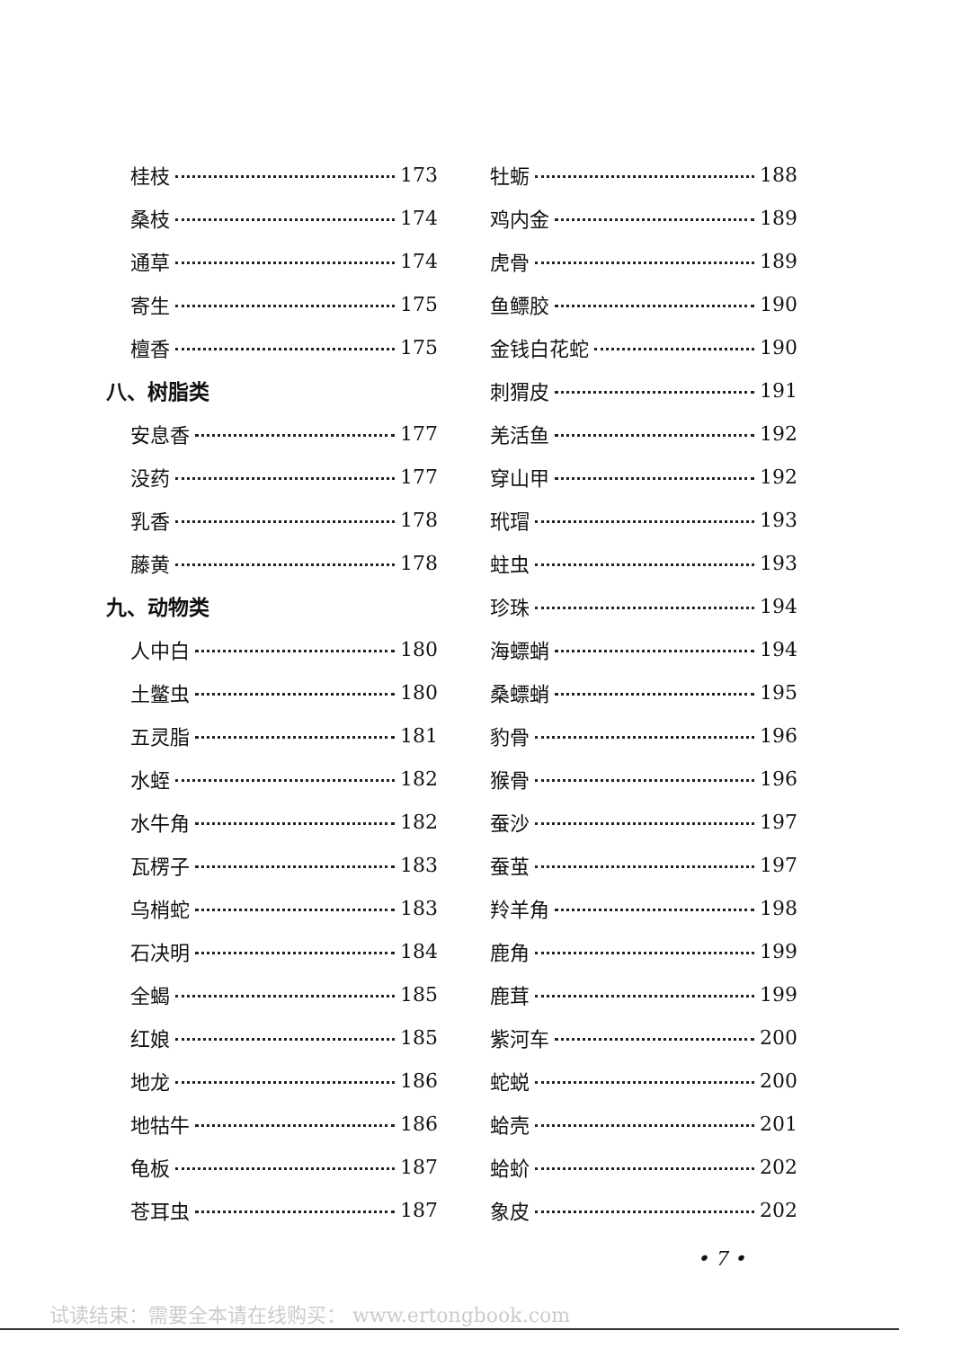桂枝 173
桑枝 174
通草 174
寄生 175
檀香 175
八、树脂类
安息香 177
没药 177
乳香 178
藤黄 178
九、动物类
人中白 180
土鳖虫 180
五灵脂 181
水蛭 182
水牛角 182
瓦楞子 183
乌梢蛇 183
石决明 184
全蝎 185
红娘 185
地龙 186
地牯牛 186
龟板 187
苍耳虫 187
牡蛎 188
鸡内金 189
虎骨 189
鱼鳔胶 190
金钱白花蛇 190
刺猬皮 191
羌活鱼 192
穿山甲 192
玳瑁 193
蛀虫 193
珍珠 194
海螵蛸 194
桑螵蛸 195
豹骨 196
猴骨 196
蚕沙 197
蚕茧 197
羚羊角 198
鹿角 199
鹿茸 199
紫河车 200
蛇蜕 200
蛤壳 201
蛤蚧 202
象皮 202
• 7 •
试读结束：需要全本请在线购买： www.ertongbook.com